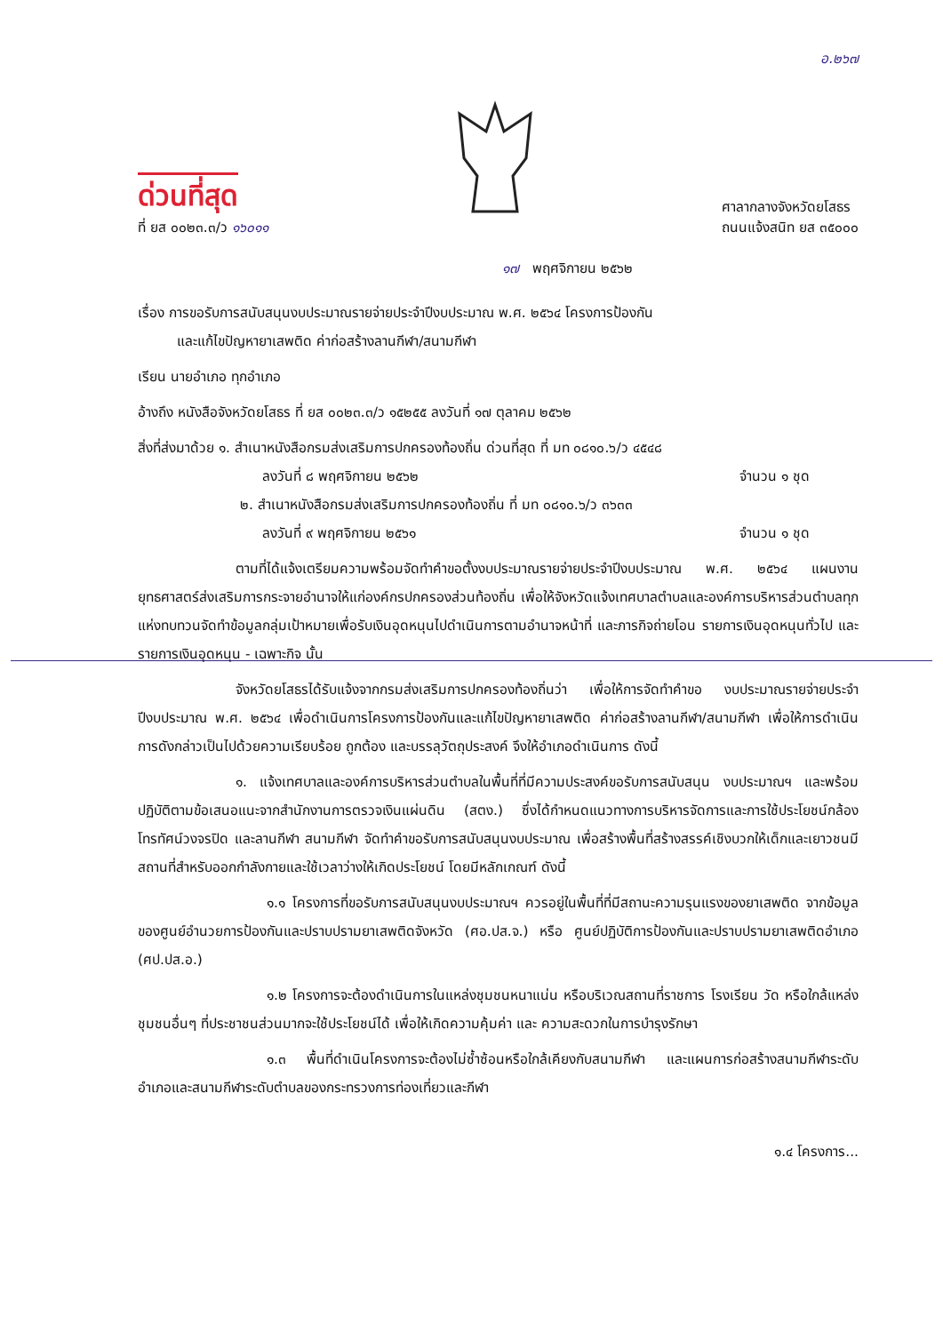อ.๒๖๗
ด่วนที่สุด
ที่ ยส ๐๐๒๓.๓/ว ๑๖๐๑๑
ศาลากลางจังหวัดยโสธร
ถนนแจ้งสนิท ยส ๓๕๐๐๐
๑๗ พฤศจิกายน ๒๕๖๒
เรื่อง การขอรับการสนับสนุนงบประมาณรายจ่ายประจำปีงบประมาณ พ.ศ. ๒๕๖๔ โครงการป้องกัน
และแก้ไขปัญหายาเสพติด ค่าก่อสร้างลานกีฬา/สนามกีฬา
เรียน นายอำเภอ ทุกอำเภอ
อ้างถึง หนังสือจังหวัดยโสธร ที่ ยส ๐๐๒๓.๓/ว ๑๕๒๕๕ ลงวันที่ ๑๗ ตุลาคม ๒๕๖๒
สิ่งที่ส่งมาด้วย ๑. สำเนาหนังสือกรมส่งเสริมการปกครองท้องถิ่น ด่วนที่สุด ที่ มท ๐๘๑๐.๖/ว ๔๕๔๘
ลงวันที่ ๘ พฤศจิกายน ๒๕๖๒ จำนวน ๑ ชุด
๒. สำเนาหนังสือกรมส่งเสริมการปกครองท้องถิ่น ที่ มท ๐๘๑๐.๖/ว ๓๖๓๓
ลงวันที่ ๙ พฤศจิกายน ๒๕๖๑ จำนวน ๑ ชุด
ตามที่ได้แจ้งเตรียมความพร้อมจัดทำคำขอตั้งงบประมาณรายจ่ายประจำปีงบประมาณ พ.ศ. ๒๕๖๔ แผนงานยุทธศาสตร์ส่งเสริมการกระจายอำนาจให้แก่องค์กรปกครองส่วนท้องถิ่น เพื่อให้จังหวัดแจ้งเทศบาลตำบลและองค์การบริหารส่วนตำบลทุกแห่งทบทวนจัดทำข้อมูลกลุ่มเป้าหมายเพื่อรับเงินอุดหนุนไปดำเนินการตามอำนาจหน้าที่ และภารกิจถ่ายโอน รายการเงินอุดหนุนทั่วไป และรายการเงินอุดหนุน - เฉพาะกิจ นั้น
จังหวัดยโสธรได้รับแจ้งจากกรมส่งเสริมการปกครองท้องถิ่นว่า เพื่อให้การจัดทำคำขอ งบประมาณรายจ่ายประจำปีงบประมาณ พ.ศ. ๒๕๖๔ เพื่อดำเนินการโครงการป้องกันและแก้ไขปัญหายาเสพติด ค่าก่อสร้างลานกีฬา/สนามกีฬา เพื่อให้การดำเนินการดังกล่าวเป็นไปด้วยความเรียบร้อย ถูกต้อง และบรรลุวัตถุประสงค์ จึงให้อำเภอดำเนินการ ดังนี้
๑. แจ้งเทศบาลและองค์การบริหารส่วนตำบลในพื้นที่ที่มีความประสงค์ขอรับการสนับสนุน งบประมาณฯ และพร้อมปฏิบัติตามข้อเสนอแนะจากสำนักงานการตรวจเงินแผ่นดิน (สตง.) ซึ่งได้กำหนดแนวทางการบริหารจัดการและการใช้ประโยชน์กล้องโทรทัศน์วงจรปิด และลานกีฬา สนามกีฬา จัดทำคำขอรับการสนับสนุนงบประมาณ เพื่อสร้างพื้นที่สร้างสรรค์เชิงบวกให้เด็กและเยาวชนมีสถานที่สำหรับออกกำลังกายและใช้เวลาว่างให้เกิดประโยชน์ โดยมีหลักเกณฑ์ ดังนี้
๑.๑ โครงการที่ขอรับการสนับสนุนงบประมาณฯ ควรอยู่ในพื้นที่ที่มีสถานะความรุนแรงของยาเสพติด จากข้อมูลของศูนย์อำนวยการป้องกันและปราบปรามยาเสพติดจังหวัด (ศอ.ปส.จ.) หรือ ศูนย์ปฏิบัติการป้องกันและปราบปรามยาเสพติดอำเภอ (ศป.ปส.อ.)
๑.๒ โครงการจะต้องดำเนินการในแหล่งชุมชนหนาแน่น หรือบริเวณสถานที่ราชการ โรงเรียน วัด หรือใกล้แหล่งชุมชนอื่นๆ ที่ประชาชนส่วนมากจะใช้ประโยชน์ได้ เพื่อให้เกิดความคุ้มค่า และ ความสะดวกในการบำรุงรักษา
๑.๓ พื้นที่ดำเนินโครงการจะต้องไม่ซ้ำซ้อนหรือใกล้เคียงกับสนามกีฬา และแผนการก่อสร้างสนามกีฬาระดับอำเภอและสนามกีฬาระดับตำบลของกระทรวงการท่องเที่ยวและกีฬา
๑.๔ โครงการ...